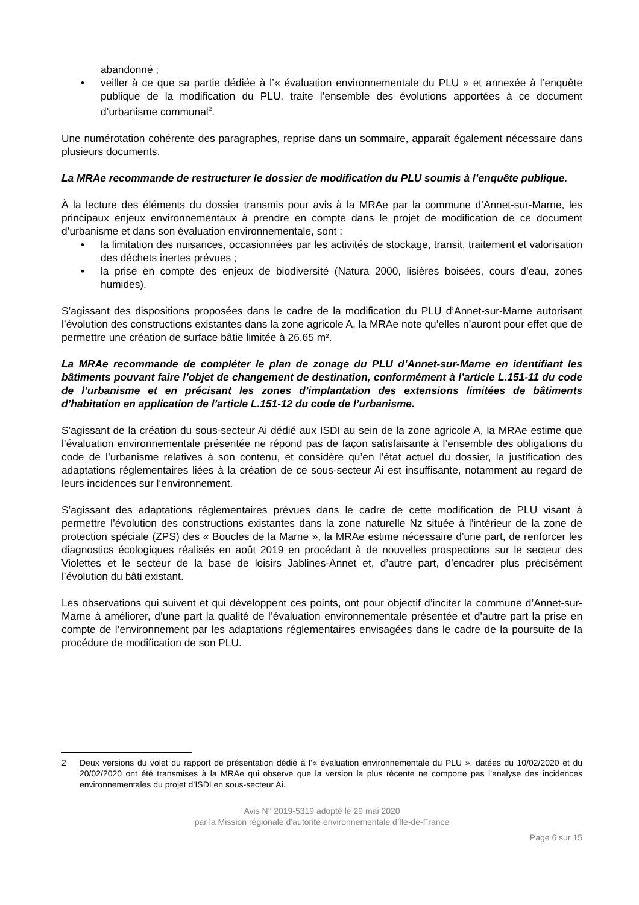abandonné ;
• veiller à ce que sa partie dédiée à l’« évaluation environnementale du PLU » et annexée à l’enquête publique de la modification du PLU, traite l’ensemble des évolutions apportées à ce document d’urbanisme communal<sup>2</sup>.
Une numérotation cohérente des paragraphes, reprise dans un sommaire, apparaît également nécessaire dans plusieurs documents.
La MRAe recommande de restructurer le dossier de modification du PLU soumis à l’enquête publique.
À la lecture des éléments du dossier transmis pour avis à la MRAe par la commune d’Annet-sur-Marne, les principaux enjeux environnementaux à prendre en compte dans le projet de modification de ce document d’urbanisme et dans son évaluation environnementale, sont :
• la limitation des nuisances, occasionnées par les activités de stockage, transit, traitement et valorisation des déchets inertes prévues ;
• la prise en compte des enjeux de biodiversité (Natura 2000, lisières boisées, cours d’eau, zones humides).
S’agissant des dispositions proposées dans le cadre de la modification du PLU d’Annet-sur-Marne autorisant l’évolution des constructions existantes dans la zone agricole A, la MRAe note qu’elles n’auront pour effet que de permettre une création de surface bâtie limitée à 26.65 m².
La MRAe recommande de compléter le plan de zonage du PLU d’Annet-sur-Marne en identifiant les bâtiments pouvant faire l’objet de changement de destination, conformément à l’article L.151-11 du code de l’urbanisme et en précisant les zones d’implantation des extensions limitées de bâtiments d’habitation en application de l’article L.151-12 du code de l’urbanisme.
S’agissant de la création du sous-secteur Ai dédié aux ISDI au sein de la zone agricole A, la MRAe estime que l’évaluation environnementale présentée ne répond pas de façon satisfaisante à l’ensemble des obligations du code de l’urbanisme relatives à son contenu, et considère qu’en l’état actuel du dossier, la justification des adaptations réglementaires liées à la création de ce sous-secteur Ai est insuffisante, notamment au regard de leurs incidences sur l’environnement.
S’agissant des adaptations réglementaires prévues dans le cadre de cette modification de PLU visant à permettre l’évolution des constructions existantes dans la zone naturelle Nz située à l’intérieur de la zone de protection spéciale (ZPS) des « Boucles de la Marne », la MRAe estime nécessaire d’une part, de renforcer les diagnostics écologiques réalisés en août 2019 en procédant à de nouvelles prospections sur le secteur des Violettes et le secteur de la base de loisirs Jablines-Annet et, d’autre part, d’encadrer plus précisément l’évolution du bâti existant.
Les observations qui suivent et qui développent ces points, ont pour objectif d’inciter la commune d’Annet-sur-Marne à améliorer, d’une part la qualité de l’évaluation environnementale présentée et d’autre part la prise en compte de l’environnement par les adaptations réglementaires envisagées dans le cadre de la poursuite de la procédure de modification de son PLU.
2 Deux versions du volet du rapport de présentation dédié à l’« évaluation environnementale du PLU », datées du 10/02/2020 et du 20/02/2020 ont été transmises à la MRAe qui observe que la version la plus récente ne comporte pas l’analyse des incidences environnementales du projet d’ISDI en sous-secteur Ai.
Avis N° 2019-5319 adopté le 29 mai 2020
par la Mission régionale d’autorité environnementale d’Île-de-France
Page 6 sur 15